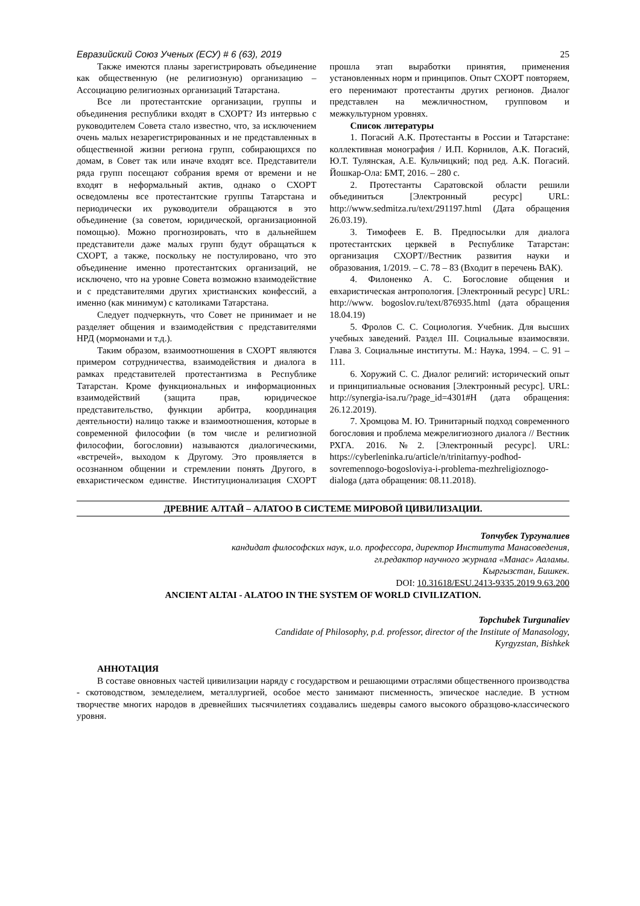Евразийский Союз Ученых (ЕСУ) # 6 (63), 2019 25
Также имеются планы зарегистрировать объединение как общественную (не религиозную) организацию – Ассоциацию религиозных организаций Татарстана.
Все ли протестантские организации, группы и объединения республики входят в СХОРТ? Из интервью с руководителем Совета стало известно, что, за исключением очень малых незарегистрированных и не представленных в общественной жизни региона групп, собирающихся по домам, в Совет так или иначе входят все. Представители ряда групп посещают собрания время от времени и не входят в неформальный актив, однако о СХОРТ осведомлены все протестантские группы Татарстана и периодически их руководители обращаются в это объединение (за советом, юридической, организационной помощью). Можно прогнозировать, что в дальнейшем представители даже малых групп будут обращаться к СХОРТ, а также, поскольку не постулировано, что это объединение именно протестантских организаций, не исключено, что на уровне Совета возможно взаимодействие и с представителями других христианских конфессий, а именно (как минимум) с католиками Татарстана.
Следует подчеркнуть, что Совет не принимает и не разделяет общения и взаимодействия с представителями НРД (мормонами и т.д.).
Таким образом, взаимоотношения в СХОРТ являются примером сотрудничества, взаимодействия и диалога в рамках представителей протестантизма в Республике Татарстан. Кроме функциональных и информационных взаимодействий (защита прав, юридическое представительство, функции арбитра, координация деятельности) налицо также и взаимоотношения, которые в современной философии (в том числе и религиозной философии, богословии) называются диалогическими, «встречей», выходом к Другому. Это проявляется в осознанном общении и стремлении понять Другого, в евхаристическом единстве. Институционализация СХОРТ прошла этап выработки принятия, применения установленных норм и принципов. Опыт СХОРТ повторяем, его перенимают протестанты других регионов. Диалог представлен на межличностном, групповом и межкультурном уровнях.
Список литературы
1. Погасий А.К. Протестанты в России и Татарстане: коллективная монография / И.П. Корнилов, А.К. Погасий, Ю.Т. Тулянская, А.Е. Кульчицкий; под ред. А.К. Погасий. Йошкар-Ола: БМТ, 2016. – 280 с.
2. Протестанты Саратовской области решили объединиться [Электронный ресурс] URL: http://www.sedmitza.ru/text/291197.html (Дата обращения 26.03.19).
3. Тимофеев Е. В. Предпосылки для диалога протестантских церквей в Республике Татарстан: организация СХОРТ//Вестник развития науки и образования, 1/2019. – С. 78 – 83 (Входит в перечень ВАК).
4. Филоненко А. С. Богословие общения и евхаристическая антропология. [Электронный ресурс] URL: http://www. bogoslov.ru/text/876935.html (дата обращения 18.04.19)
5. Фролов С. С. Социология. Учебник. Для высших учебных заведений. Раздел III. Социальные взаимосвязи. Глава 3. Социальные институты. М.: Наука, 1994. – С. 91 – 111.
6. Хоружий С. С. Диалог религий: исторический опыт и принципиальные основания [Электронный ресурс]. URL: http://synergia-isa.ru/?page_id=4301#H (дата обращения: 26.12.2019).
7. Хромцова М. Ю. Тринитарный подход современного богословия и проблема межрелигиозного диалога // Вестник РХГА. 2016. №2. [Электронный ресурс]. URL: https://cyberleninka.ru/article/n/trinitarnyy-podhod-sovremennogo-bogosloviya-i-problema-mezhreligioznogo-dialoga (дата обращения: 08.11.2018).
ДРЕВНИЕ АЛТАЙ – АЛАТОО В СИСТЕМЕ МИРОВОЙ ЦИВИЛИЗАЦИИ.
Топчубек Тургуналиев
кандидат философских наук, и.о. профессора, директор Института Манасоведения,
гл.редактор научного журнала «Манас» Ааламы.
Кыргызстан, Бишкек.
DOI: 10.31618/ESU.2413-9335.2019.9.63.200
ANCIENT ALTAI - ALATOO IN THE SYSTEM OF WORLD CIVILIZATION.
Topchubek Turgunaliev
Candidate of Philosophy, p.d. professor, director of the Institute of Manasology,
Kyrgyzstan, Bishkek
АННОТАЦИЯ
В составе овновных частей цивилизации наряду с государством и решающими отраслями общественного производства - скотоводством, земледелием, металлургией, особое место занимают писменность, эпическое наследие. В устном творчестве многих народов в древнейших тысячилетиях создавались шедевры самого высокого образцово-классического уровня.